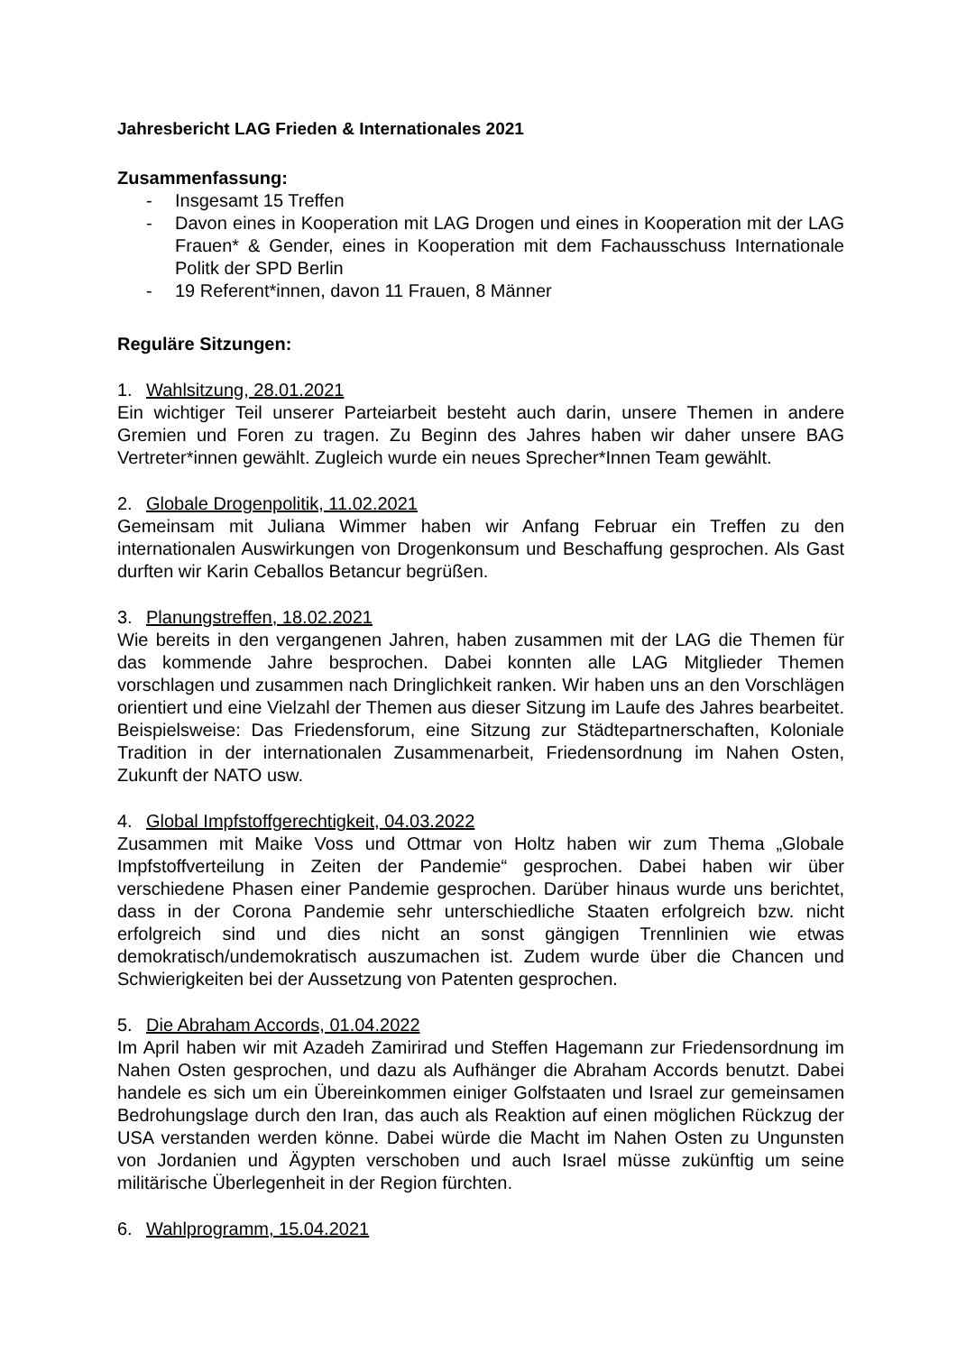Jahresbericht LAG Frieden & Internationales 2021
Zusammenfassung:
- Insgesamt 15 Treffen
- Davon eines in Kooperation mit LAG Drogen und eines in Kooperation mit der LAG Frauen* & Gender, eines in Kooperation mit dem Fachausschuss Internationale Politk der SPD Berlin
- 19 Referent*innen, davon 11 Frauen, 8 Männer
Reguläre Sitzungen:
1. Wahlsitzung, 28.01.2021
Ein wichtiger Teil unserer Parteiarbeit besteht auch darin, unsere Themen in andere Gremien und Foren zu tragen. Zu Beginn des Jahres haben wir daher unsere BAG Vertreter*innen gewählt. Zugleich wurde ein neues Sprecher*Innen Team gewählt.
2. Globale Drogenpolitik, 11.02.2021
Gemeinsam mit Juliana Wimmer haben wir Anfang Februar ein Treffen zu den internationalen Auswirkungen von Drogenkonsum und Beschaffung gesprochen. Als Gast durften wir Karin Ceballos Betancur begrüßen.
3. Planungstreffen, 18.02.2021
Wie bereits in den vergangenen Jahren, haben zusammen mit der LAG die Themen für das kommende Jahre besprochen. Dabei konnten alle LAG Mitglieder Themen vorschlagen und zusammen nach Dringlichkeit ranken. Wir haben uns an den Vorschlägen orientiert und eine Vielzahl der Themen aus dieser Sitzung im Laufe des Jahres bearbeitet. Beispielsweise: Das Friedensforum, eine Sitzung zur Städtepartnerschaften, Koloniale Tradition in der internationalen Zusammenarbeit, Friedensordnung im Nahen Osten, Zukunft der NATO usw.
4. Global Impfstoffgerechtigkeit, 04.03.2022
Zusammen mit Maike Voss und Ottmar von Holtz haben wir zum Thema „Globale Impfstoffverteilung in Zeiten der Pandemie“ gesprochen. Dabei haben wir über verschiedene Phasen einer Pandemie gesprochen. Darüber hinaus wurde uns berichtet, dass in der Corona Pandemie sehr unterschiedliche Staaten erfolgreich bzw. nicht erfolgreich sind und dies nicht an sonst gängigen Trennlinien wie etwas demokratisch/undemokratisch auszumachen ist. Zudem wurde über die Chancen und Schwierigkeiten bei der Aussetzung von Patenten gesprochen.
5. Die Abraham Accords, 01.04.2022
Im April haben wir mit Azadeh Zamirirad und Steffen Hagemann zur Friedensordnung im Nahen Osten gesprochen, und dazu als Aufhänger die Abraham Accords benutzt. Dabei handele es sich um ein Übereinkommen einiger Golfstaaten und Israel zur gemeinsamen Bedrohungslage durch den Iran, das auch als Reaktion auf einen möglichen Rückzug der USA verstanden werden könne. Dabei würde die Macht im Nahen Osten zu Ungunsten von Jordanien und Ägypten verschoben und auch Israel müsse zukünftig um seine militärische Überlegenheit in der Region fürchten.
6. Wahlprogramm, 15.04.2021